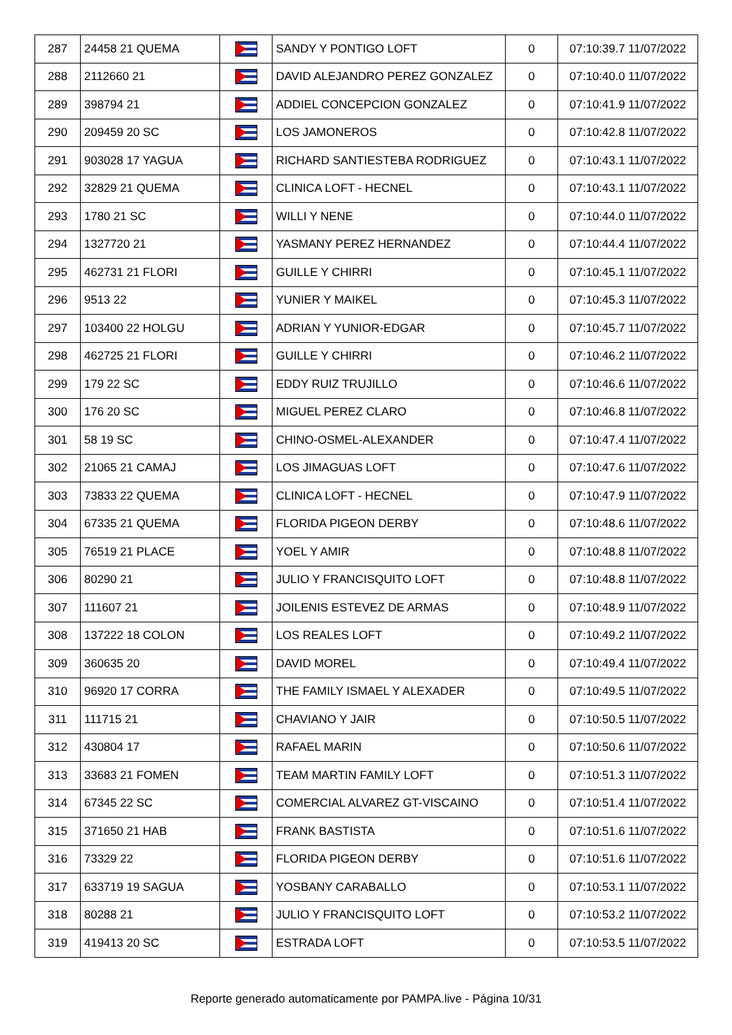| 287 | 24458 21 QUEMA | | SANDY Y PONTIGO LOFT | 0 | 07:10:39.7 11/07/2022 |
| 288 | 2112660 21 | | DAVID ALEJANDRO PEREZ GONZALEZ | 0 | 07:10:40.0 11/07/2022 |
| 289 | 398794 21 | | ADDIEL CONCEPCION GONZALEZ | 0 | 07:10:41.9 11/07/2022 |
| 290 | 209459 20 SC | | LOS JAMONEROS | 0 | 07:10:42.8 11/07/2022 |
| 291 | 903028 17 YAGUA | | RICHARD SANTIESTEBA RODRIGUEZ | 0 | 07:10:43.1 11/07/2022 |
| 292 | 32829 21 QUEMA | | CLINICA LOFT - HECNEL | 0 | 07:10:43.1 11/07/2022 |
| 293 | 1780 21 SC | | WILLI Y NENE | 0 | 07:10:44.0 11/07/2022 |
| 294 | 1327720 21 | | YASMANY PEREZ HERNANDEZ | 0 | 07:10:44.4 11/07/2022 |
| 295 | 462731 21 FLORI | | GUILLE Y CHIRRI | 0 | 07:10:45.1 11/07/2022 |
| 296 | 9513 22 | | YUNIER Y MAIKEL | 0 | 07:10:45.3 11/07/2022 |
| 297 | 103400 22 HOLGU | | ADRIAN Y YUNIOR-EDGAR | 0 | 07:10:45.7 11/07/2022 |
| 298 | 462725 21 FLORI | | GUILLE Y CHIRRI | 0 | 07:10:46.2 11/07/2022 |
| 299 | 179 22 SC | | EDDY RUIZ TRUJILLO | 0 | 07:10:46.6 11/07/2022 |
| 300 | 176 20 SC | | MIGUEL PEREZ CLARO | 0 | 07:10:46.8 11/07/2022 |
| 301 | 58 19 SC | | CHINO-OSMEL-ALEXANDER | 0 | 07:10:47.4 11/07/2022 |
| 302 | 21065 21 CAMAJ | | LOS JIMAGUAS LOFT | 0 | 07:10:47.6 11/07/2022 |
| 303 | 73833 22 QUEMA | | CLINICA LOFT - HECNEL | 0 | 07:10:47.9 11/07/2022 |
| 304 | 67335 21 QUEMA | | FLORIDA PIGEON DERBY | 0 | 07:10:48.6 11/07/2022 |
| 305 | 76519 21 PLACE | | YOEL Y AMIR | 0 | 07:10:48.8 11/07/2022 |
| 306 | 80290 21 | | JULIO Y FRANCISQUITO LOFT | 0 | 07:10:48.8 11/07/2022 |
| 307 | 111607 21 | | JOILENIS ESTEVEZ DE ARMAS | 0 | 07:10:48.9 11/07/2022 |
| 308 | 137222 18 COLON | | LOS REALES LOFT | 0 | 07:10:49.2 11/07/2022 |
| 309 | 360635 20 | | DAVID MOREL | 0 | 07:10:49.4 11/07/2022 |
| 310 | 96920 17 CORRA | | THE FAMILY ISMAEL Y ALEXADER | 0 | 07:10:49.5 11/07/2022 |
| 311 | 111715 21 | | CHAVIANO Y JAIR | 0 | 07:10:50.5 11/07/2022 |
| 312 | 430804 17 | | RAFAEL MARIN | 0 | 07:10:50.6 11/07/2022 |
| 313 | 33683 21 FOMEN | | TEAM MARTIN FAMILY LOFT | 0 | 07:10:51.3 11/07/2022 |
| 314 | 67345 22 SC | | COMERCIAL ALVAREZ GT-VISCAINO | 0 | 07:10:51.4 11/07/2022 |
| 315 | 371650 21 HAB | | FRANK BASTISTA | 0 | 07:10:51.6 11/07/2022 |
| 316 | 73329 22 | | FLORIDA PIGEON DERBY | 0 | 07:10:51.6 11/07/2022 |
| 317 | 633719 19 SAGUA | | YOSBANY CARABALLO | 0 | 07:10:53.1 11/07/2022 |
| 318 | 80288 21 | | JULIO Y FRANCISQUITO LOFT | 0 | 07:10:53.2 11/07/2022 |
| 319 | 419413 20 SC | | ESTRADA LOFT | 0 | 07:10:53.5 11/07/2022 |
Reporte generado automaticamente por PAMPA.live - Página 10/31